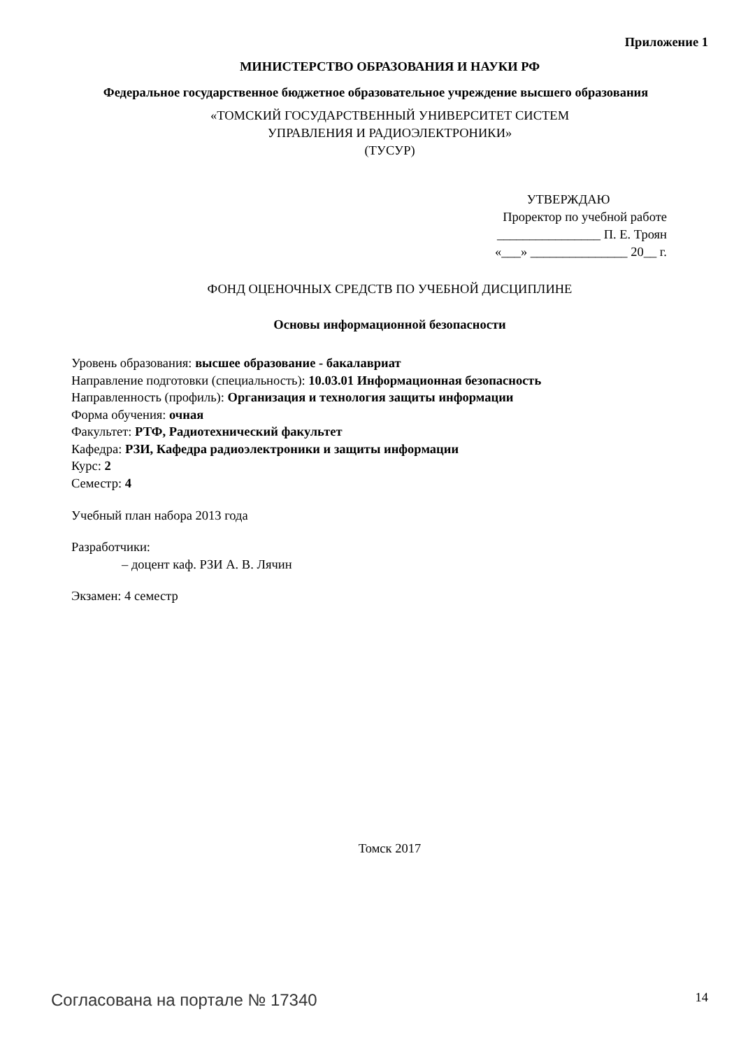Приложение 1
МИНИСТЕРСТВО ОБРАЗОВАНИЯ И НАУКИ РФ
Федеральное государственное бюджетное образовательное учреждение высшего образования
«ТОМСКИЙ ГОСУДАРСТВЕННЫЙ УНИВЕРСИТЕТ СИСТЕМ
УПРАВЛЕНИЯ И РАДИОЭЛЕКТРОНИКИ»
(ТУСУР)
УТВЕРЖДАЮ
Проректор по учебной работе
________________ П. Е. Троян
«___» _______________ 20__ г.
ФОНД ОЦЕНОЧНЫХ СРЕДСТВ ПО УЧЕБНОЙ ДИСЦИПЛИНЕ
Основы информационной безопасности
Уровень образования: высшее образование - бакалавриат
Направление подготовки (специальность): 10.03.01 Информационная безопасность
Направленность (профиль): Организация и технология защиты информации
Форма обучения: очная
Факультет: РТФ, Радиотехнический факультет
Кафедра: РЗИ, Кафедра радиоэлектроники и защиты информации
Курс: 2
Семестр: 4
Учебный план набора 2013 года
Разработчики:
– доцент каф. РЗИ А. В. Лячин
Экзамен: 4 семестр
Томск 2017
Согласована на портале № 17340 14